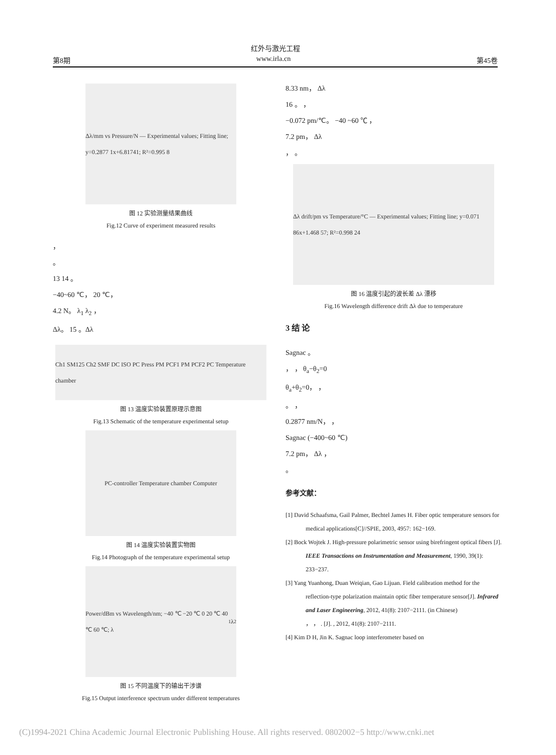红外与激光工程
第8期 www.irla.cn 第45卷
Δλ/mm vs Pressure/N — Experimental values; Fitting line; y=0.2877 1x+6.81741; R²=0.995 8
图 12 实验测量结果曲线
Fig.12 Curve of experiment measured results
，
。
13 14 。
−40~60 ℃， 20 ℃，
4.2 N。 λ<sub>1</sub> λ<sub>2</sub> ，
Δλ。 15 。Δλ
Ch1 SM125 Ch2 SMF DC ISO PC Press PM PCF1 PM PCF2 PC Temperature chamber
图 13 温度实验装置原理示意图
Fig.13 Schematic of the temperature experimental setup
PC-controller Temperature chamber Computer
图 14 温度实验装置实物图
Fig.14 Photograph of the temperature experimental setup
Power/dBm vs Wavelength/nm; −40 ℃ −20 ℃ 0 20 ℃ 40 ℃ 60 ℃; λ<sub>1</sub> λ<sub>2</sub>
图 15 不同温度下的输出干涉谱
Fig.15 Output interference spectrum under different temperatures
8.33 nm， Δλ
16 。 ，
−0.072 pm/℃。 −40 ~60 ℃ ，
7.2 pm， Δλ
， 。
Δλ drift/pm vs Temperature/°C — Experimental values; Fitting line; y=0.071 86x+1.468 57; R²=0.998 24
图 16 温度引起的波长差 Δλ 漂移
Fig.16 Wavelength difference drift Δλ due to temperature
3 结 论
Sagnac 。
， ， θ<sub>a</sub>−θ<sub>2</sub>=0
θ<sub>a</sub>+θ<sub>2</sub>=0， ，
。 ，
0.2877 nm/N， ，
Sagnac (−400~60 ℃)
7.2 pm， Δλ ，
。
参考文献：
[1] David Schaafsma, Gail Palmer, Bechtel James H. Fiber optic temperature sensors for medical applications[C]//SPIE, 2003, 4957: 162−169.
[2] Bock Wojtek J. High-pressure polarimetric sensor using birefringent optical fibers [J]. IEEE Transactions on Instrumentation and Measurement, 1990, 39(1): 233−237.
[3] Yang Yuanhong, Duan Weiqian, Gao Lijuan. Field calibration method for the reflection-type polarization maintain optic fiber temperature sensor[J]. Infrared and Laser Engineering, 2012, 41(8): 2107−2111. (in Chinese)
， ， . [J]. , 2012, 41(8): 2107−2111.
[4] Kim D H, Jin K. Sagnac loop interferometer based on
(C)1994-2021 China Academic Journal Electronic Publishing House. All rights reserved. 0802002−5 http://www.cnki.net